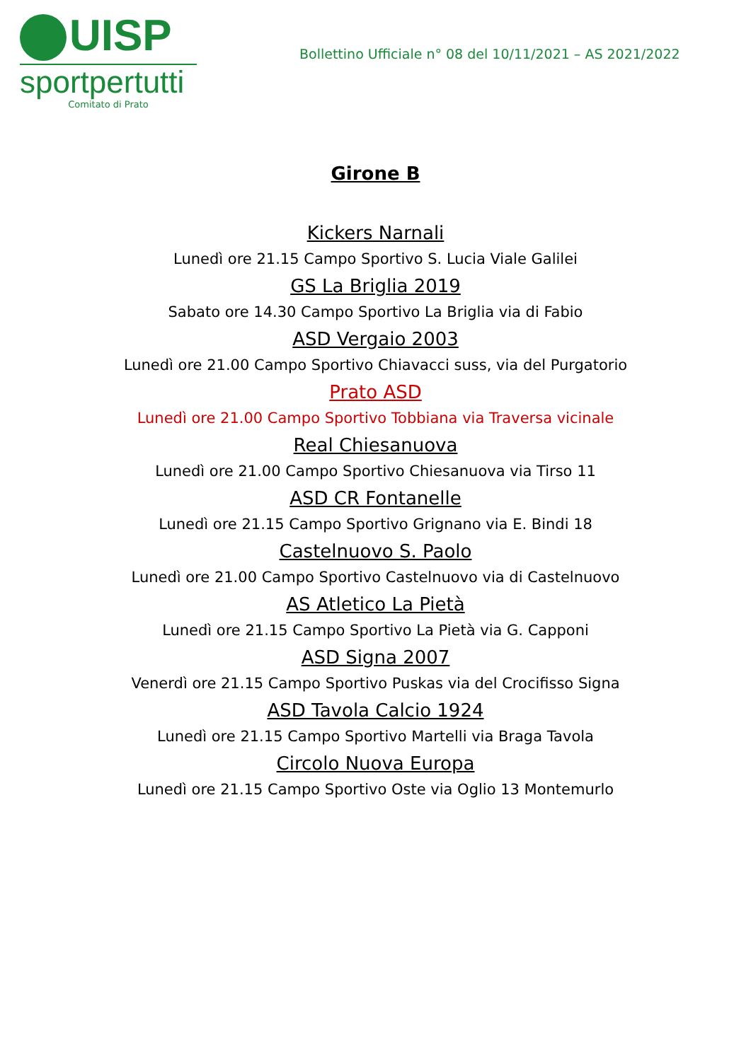UISP
sportpertutti
Comitato di Prato
Bollettino Ufficiale n° 08 del 10/11/2021 – AS 2021/2022
Girone B
Kickers Narnali
Lunedì ore 21.15 Campo Sportivo S. Lucia Viale Galilei
GS La Briglia 2019
Sabato ore 14.30 Campo Sportivo La Briglia via di Fabio
ASD Vergaio 2003
Lunedì ore 21.00 Campo Sportivo Chiavacci suss, via del Purgatorio
Prato ASD
Lunedì ore 21.00 Campo Sportivo Tobbiana via Traversa vicinale
Real Chiesanuova
Lunedì ore 21.00 Campo Sportivo Chiesanuova via Tirso 11
ASD CR Fontanelle
Lunedì ore 21.15 Campo Sportivo Grignano via E. Bindi 18
Castelnuovo S. Paolo
Lunedì ore 21.00 Campo Sportivo Castelnuovo via di Castelnuovo
AS Atletico La Pietà
Lunedì ore 21.15 Campo Sportivo La Pietà via G. Capponi
ASD Signa 2007
Venerdì ore 21.15 Campo Sportivo Puskas via del Crocifisso Signa
ASD Tavola Calcio 1924
Lunedì ore 21.15 Campo Sportivo Martelli via Braga Tavola
Circolo Nuova Europa
Lunedì ore 21.15 Campo Sportivo Oste via Oglio 13 Montemurlo